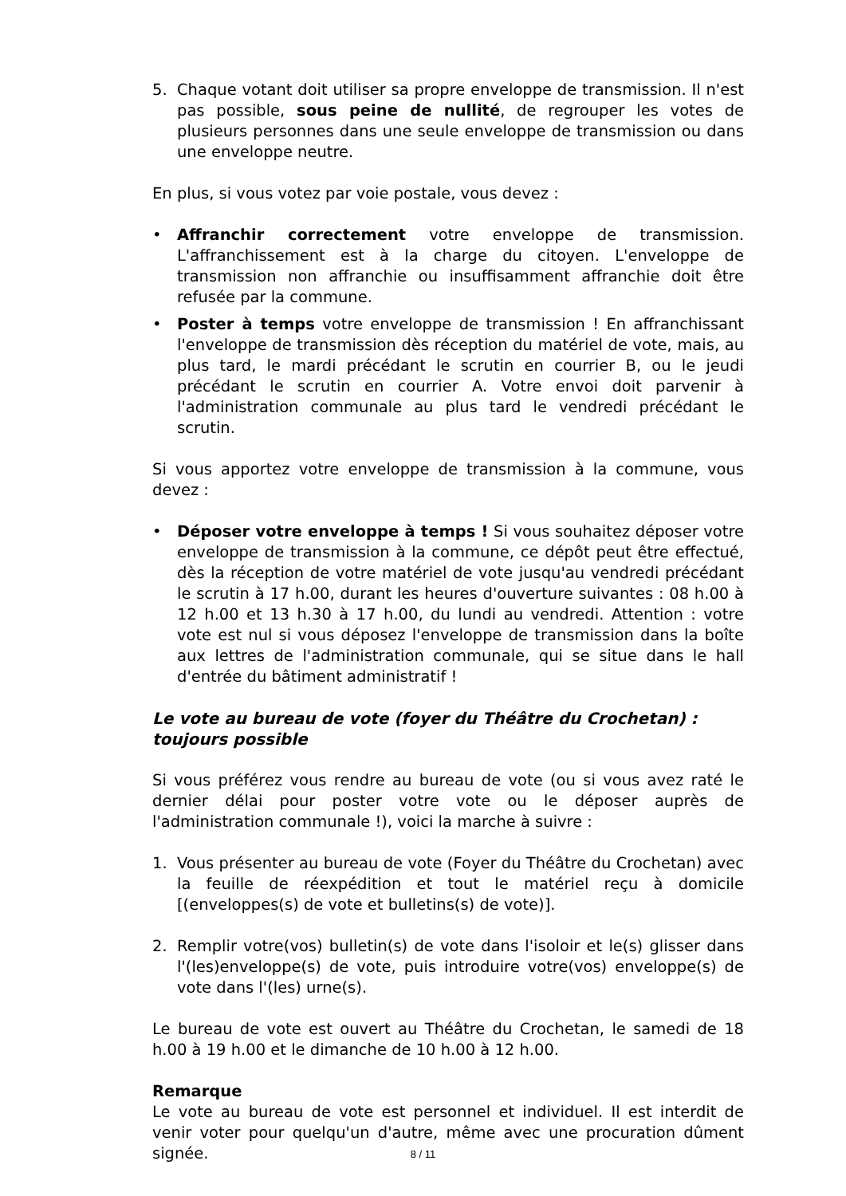5. Chaque votant doit utiliser sa propre enveloppe de transmission. Il n'est pas possible, sous peine de nullité, de regrouper les votes de plusieurs personnes dans une seule enveloppe de transmission ou dans une enveloppe neutre.
En plus, si vous votez par voie postale, vous devez :
• Affranchir correctement votre enveloppe de transmission. L'affranchissement est à la charge du citoyen. L'enveloppe de transmission non affranchie ou insuffisamment affranchie doit être refusée par la commune.
• Poster à temps votre enveloppe de transmission ! En affranchissant l'enveloppe de transmission dès réception du matériel de vote, mais, au plus tard, le mardi précédant le scrutin en courrier B, ou le jeudi précédant le scrutin en courrier A. Votre envoi doit parvenir à l'administration communale au plus tard le vendredi précédant le scrutin.
Si vous apportez votre enveloppe de transmission à la commune, vous devez :
• Déposer votre enveloppe à temps ! Si vous souhaitez déposer votre enveloppe de transmission à la commune, ce dépôt peut être effectué, dès la réception de votre matériel de vote jusqu'au vendredi précédant le scrutin à 17 h.00, durant les heures d'ouverture suivantes : 08 h.00 à 12 h.00 et 13 h.30 à 17 h.00, du lundi au vendredi. Attention : votre vote est nul si vous déposez l'enveloppe de transmission dans la boîte aux lettres de l'administration communale, qui se situe dans le hall d'entrée du bâtiment administratif !
Le vote au bureau de vote (foyer du Théâtre du Crochetan) : toujours possible
Si vous préférez vous rendre au bureau de vote (ou si vous avez raté le dernier délai pour poster votre vote ou le déposer auprès de l'administration communale !), voici la marche à suivre :
1. Vous présenter au bureau de vote (Foyer du Théâtre du Crochetan) avec la feuille de réexpédition et tout le matériel reçu à domicile [(enveloppes(s) de vote et bulletins(s) de vote)].
2. Remplir votre(vos) bulletin(s) de vote dans l'isoloir et le(s) glisser dans l'(les)enveloppe(s) de vote, puis introduire votre(vos) enveloppe(s) de vote dans l'(les) urne(s).
Le bureau de vote est ouvert au Théâtre du Crochetan, le samedi de 18 h.00 à 19 h.00 et le dimanche de 10 h.00 à 12 h.00.
Remarque
Le vote au bureau de vote est personnel et individuel. Il est interdit de venir voter pour quelqu'un d'autre, même avec une procuration dûment signée.
8 / 11